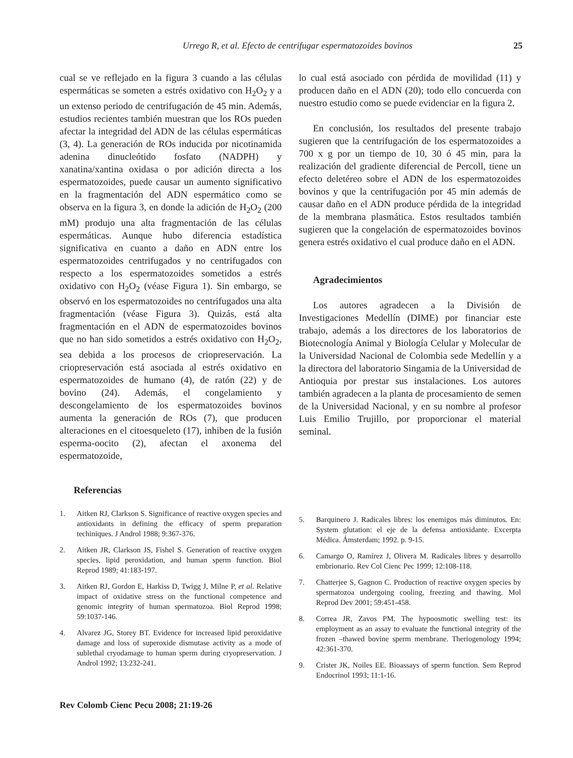Urrego R, et al. Efecto de centrifugar espermatozoides bovinos 25
cual se ve reflejado en la figura 3 cuando a las células espermáticas se someten a estrés oxidativo con H<sub>2</sub>O<sub>2</sub> y a un extenso periodo de centrifugación de 45 min. Además, estudios recientes también muestran que los ROs pueden afectar la integridad del ADN de las células espermáticas (3, 4). La generación de ROs inducida por nicotinamida adenina dinucleótido fosfato (NADPH) y xanatina/xantina oxidasa o por adición directa a los espermatozoides, puede causar un aumento significativo en la fragmentación del ADN espermático como se observa en la figura 3, en donde la adición de H<sub>2</sub>O<sub>2</sub> (200 mM) produjo una alta fragmentación de las células espermáticas. Aunque hubo diferencia estadística significativa en cuanto a daño en ADN entre los espermatozoides centrifugados y no centrifugados con respecto a los espermatozoides sometidos a estrés oxidativo con H<sub>2</sub>O<sub>2</sub> (véase Figura 1). Sin embargo, se observó en los espermatozoides no centrifugados una alta fragmentación (véase Figura 3). Quizás, está alta fragmentación en el ADN de espermatozoides bovinos que no han sido sometidos a estrés oxidativo con H<sub>2</sub>O<sub>2</sub>, sea debida a los procesos de criopreservación. La criopreservación está asociada al estrés oxidativo en espermatozoides de humano (4), de ratón (22) y de bovino (24). Además, el congelamiento y descongelamiento de los espermatozoides bovinos aumenta la generación de ROs (7), que producen alteraciones en el citoesqueleto (17), inhiben de la fusión esperma-oocito (2), afectan el axonema del espermatozoide,
lo cual está asociado con pérdida de movilidad (11) y producen daño en el ADN (20); todo ello concuerda con nuestro estudio como se puede evidenciar en la figura 2.
En conclusión, los resultados del presente trabajo sugieren que la centrifugación de los espermatozoides a 700 x g por un tiempo de 10, 30 ó 45 min, para la realización del gradiente diferencial de Percoll, tiene un efecto deletéreo sobre el ADN de los espermatozoides bovinos y que la centrifugación por 45 min además de causar daño en el ADN produce pérdida de la integridad de la membrana plasmática. Estos resultados también sugieren que la congelación de espermatozoides bovinos genera estrés oxidativo el cual produce daño en el ADN.
Agradecimientos
Los autores agradecen a la División de Investigaciones Medellín (DIME) por financiar este trabajo, además a los directores de los laboratorios de Biotecnología Animal y Biología Celular y Molecular de la Universidad Nacional de Colombia sede Medellín y a la directora del laboratorio Singamia de la Universidad de Antioquia por prestar sus instalaciones. Los autores también agradecen a la planta de procesamiento de semen de la Universidad Nacional, y en su nombre al profesor Luis Emilio Trujillo, por proporcionar el material seminal.
Referencias
1. Aitken RJ, Clarkson S. Significance of reactive oxygen species and antioxidants in defining the efficacy of sperm preparation techiniques. J Androl 1988; 9:367-376.
2. Aitken JR, Clarkson JS, Fishel S. Generation of reactive oxygen species, lipid peroxidation, and human sperm function. Biol Reprod 1989; 41:183-197.
3. Aitken RJ, Gordon E, Harkiss D, Twigg J, Milne P, et al. Relative impact of oxidative stress on the functional competence and genomic integrity of human spermatozoa. Biol Reprod 1998; 59:1037-146.
4. Alvarez JG, Storey BT. Evidence for increased lipid peroxidative damage and loss of superoxide dismutase activity as a mode of sublethal cryodamage to human sperm during cryopreservation. J Androl 1992; 13:232-241.
5. Barquinero J. Radicales libres: los enemigos más diminutos. En: System glutation: el eje de la defensa antioxidante. Excerpta Médica. Ámsterdam; 1992. p. 9-15.
6. Camargo O, Ramírez J, Olivera M. Radicales libres y desarrollo embrionario. Rev Col Cienc Pec 1999; 12:108-118.
7. Chatterjee S, Gagnon C. Production of reactive oxygen species by spermatozoa undergoing cooling, freezing and thawing. Mol Reprod Dev 2001; 59:451-458.
8. Correa JR, Zavos PM. The hypoosmotic swelling test: its employment as an assay to evaluate the functional integrity of the frozen –thawed bovine sperm membrane. Theriogenology 1994; 42:361-370.
9. Crister JK, Noiles EE. Bioassays of sperm function. Sem Reprod Endocrinol 1993; 11:1-16.
Rev Colomb Cienc Pecu 2008; 21:19-26